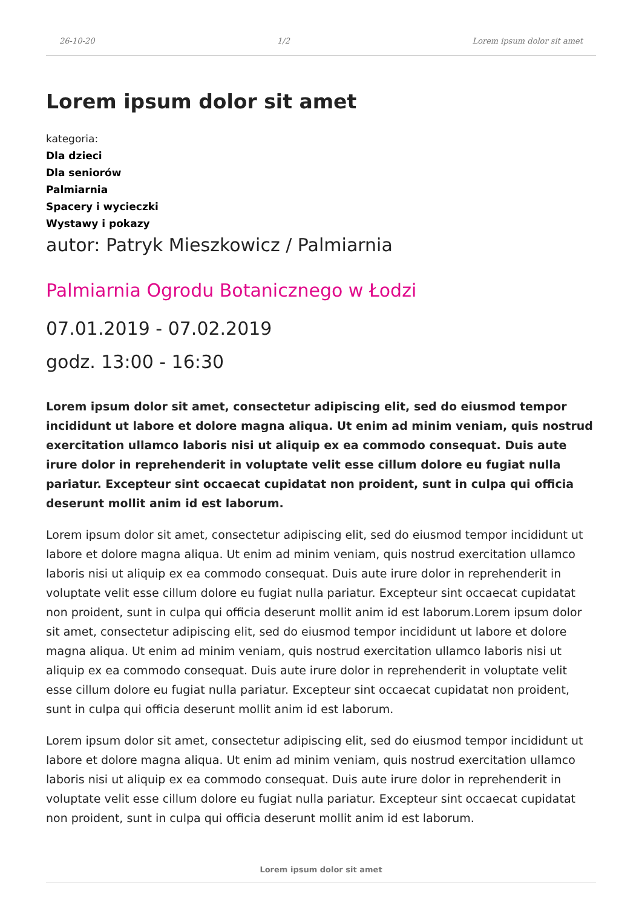26-10-20 1/2 Lorem ipsum dolor sit amet
Lorem ipsum dolor sit amet
kategoria:
Dla dzieci
Dla seniorów
Palmiarnia
Spacery i wycieczki
Wystawy i pokazy
autor: Patryk Mieszkowicz / Palmiarnia
Palmiarnia Ogrodu Botanicznego w Łodzi
07.01.2019 - 07.02.2019
godz. 13:00 - 16:30
Lorem ipsum dolor sit amet, consectetur adipiscing elit, sed do eiusmod tempor incididunt ut labore et dolore magna aliqua. Ut enim ad minim veniam, quis nostrud exercitation ullamco laboris nisi ut aliquip ex ea commodo consequat. Duis aute irure dolor in reprehenderit in voluptate velit esse cillum dolore eu fugiat nulla pariatur. Excepteur sint occaecat cupidatat non proident, sunt in culpa qui officia deserunt mollit anim id est laborum.
Lorem ipsum dolor sit amet, consectetur adipiscing elit, sed do eiusmod tempor incididunt ut labore et dolore magna aliqua. Ut enim ad minim veniam, quis nostrud exercitation ullamco laboris nisi ut aliquip ex ea commodo consequat. Duis aute irure dolor in reprehenderit in voluptate velit esse cillum dolore eu fugiat nulla pariatur. Excepteur sint occaecat cupidatat non proident, sunt in culpa qui officia deserunt mollit anim id est laborum.Lorem ipsum dolor sit amet, consectetur adipiscing elit, sed do eiusmod tempor incididunt ut labore et dolore magna aliqua. Ut enim ad minim veniam, quis nostrud exercitation ullamco laboris nisi ut aliquip ex ea commodo consequat. Duis aute irure dolor in reprehenderit in voluptate velit esse cillum dolore eu fugiat nulla pariatur. Excepteur sint occaecat cupidatat non proident, sunt in culpa qui officia deserunt mollit anim id est laborum.
Lorem ipsum dolor sit amet, consectetur adipiscing elit, sed do eiusmod tempor incididunt ut labore et dolore magna aliqua. Ut enim ad minim veniam, quis nostrud exercitation ullamco laboris nisi ut aliquip ex ea commodo consequat. Duis aute irure dolor in reprehenderit in voluptate velit esse cillum dolore eu fugiat nulla pariatur. Excepteur sint occaecat cupidatat non proident, sunt in culpa qui officia deserunt mollit anim id est laborum.
Lorem ipsum dolor sit amet